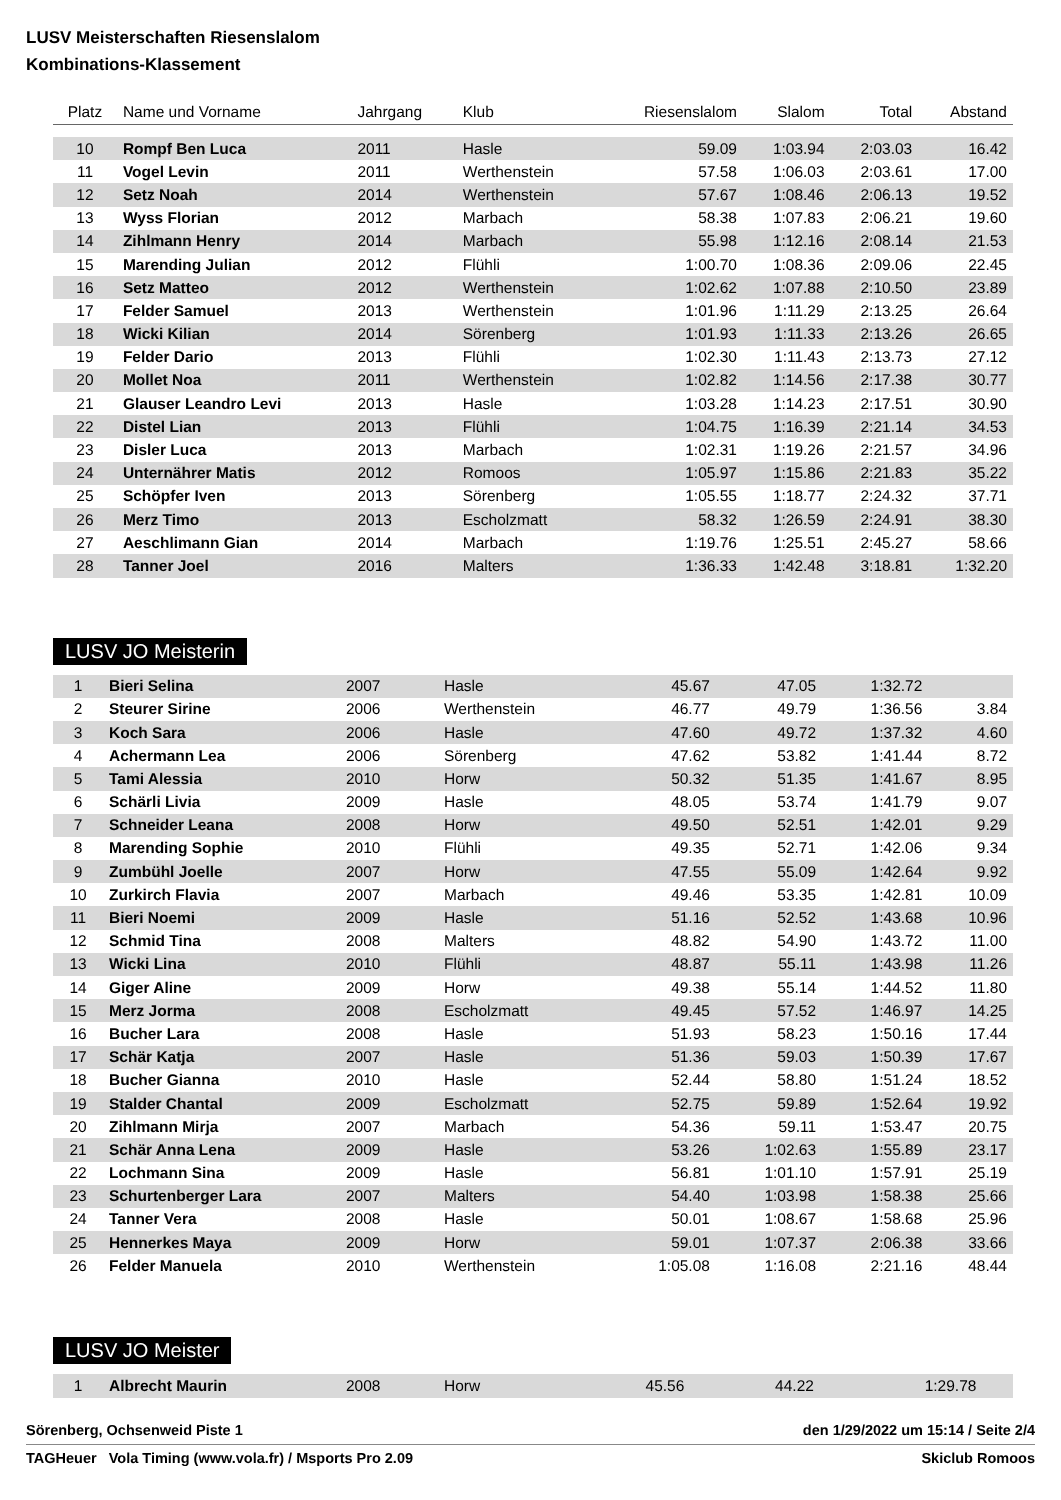LUSV Meisterschaften Riesenslalom
Kombinations-Klassement
| Platz | Name und Vorname | Jahrgang | Klub | Riesenslalom | Slalom | Total | Abstand |
| --- | --- | --- | --- | --- | --- | --- | --- |
| 10 | Rompf Ben Luca | 2011 | Hasle | 59.09 | 1:03.94 | 2:03.03 | 16.42 |
| 11 | Vogel Levin | 2011 | Werthenstein | 57.58 | 1:06.03 | 2:03.61 | 17.00 |
| 12 | Setz Noah | 2014 | Werthenstein | 57.67 | 1:08.46 | 2:06.13 | 19.52 |
| 13 | Wyss Florian | 2012 | Marbach | 58.38 | 1:07.83 | 2:06.21 | 19.60 |
| 14 | Zihlmann Henry | 2014 | Marbach | 55.98 | 1:12.16 | 2:08.14 | 21.53 |
| 15 | Marending Julian | 2012 | Flühli | 1:00.70 | 1:08.36 | 2:09.06 | 22.45 |
| 16 | Setz Matteo | 2012 | Werthenstein | 1:02.62 | 1:07.88 | 2:10.50 | 23.89 |
| 17 | Felder Samuel | 2013 | Werthenstein | 1:01.96 | 1:11.29 | 2:13.25 | 26.64 |
| 18 | Wicki Kilian | 2014 | Sörenberg | 1:01.93 | 1:11.33 | 2:13.26 | 26.65 |
| 19 | Felder Dario | 2013 | Flühli | 1:02.30 | 1:11.43 | 2:13.73 | 27.12 |
| 20 | Mollet Noa | 2011 | Werthenstein | 1:02.82 | 1:14.56 | 2:17.38 | 30.77 |
| 21 | Glauser Leandro Levi | 2013 | Hasle | 1:03.28 | 1:14.23 | 2:17.51 | 30.90 |
| 22 | Distel Lian | 2013 | Flühli | 1:04.75 | 1:16.39 | 2:21.14 | 34.53 |
| 23 | Disler Luca | 2013 | Marbach | 1:02.31 | 1:19.26 | 2:21.57 | 34.96 |
| 24 | Unternährer Matis | 2012 | Romoos | 1:05.97 | 1:15.86 | 2:21.83 | 35.22 |
| 25 | Schöpfer Iven | 2013 | Sörenberg | 1:05.55 | 1:18.77 | 2:24.32 | 37.71 |
| 26 | Merz Timo | 2013 | Escholzmatt | 58.32 | 1:26.59 | 2:24.91 | 38.30 |
| 27 | Aeschlimann Gian | 2014 | Marbach | 1:19.76 | 1:25.51 | 2:45.27 | 58.66 |
| 28 | Tanner Joel | 2016 | Malters | 1:36.33 | 1:42.48 | 3:18.81 | 1:32.20 |
LUSV JO Meisterin
| 1 | Bieri Selina | 2007 | Hasle | 45.67 | 47.05 | 1:32.72 | |
| 2 | Steurer Sirine | 2006 | Werthenstein | 46.77 | 49.79 | 1:36.56 | 3.84 |
| 3 | Koch Sara | 2006 | Hasle | 47.60 | 49.72 | 1:37.32 | 4.60 |
| 4 | Achermann Lea | 2006 | Sörenberg | 47.62 | 53.82 | 1:41.44 | 8.72 |
| 5 | Tami Alessia | 2010 | Horw | 50.32 | 51.35 | 1:41.67 | 8.95 |
| 6 | Schärli Livia | 2009 | Hasle | 48.05 | 53.74 | 1:41.79 | 9.07 |
| 7 | Schneider Leana | 2008 | Horw | 49.50 | 52.51 | 1:42.01 | 9.29 |
| 8 | Marending Sophie | 2010 | Flühli | 49.35 | 52.71 | 1:42.06 | 9.34 |
| 9 | Zumbühl Joelle | 2007 | Horw | 47.55 | 55.09 | 1:42.64 | 9.92 |
| 10 | Zurkirch Flavia | 2007 | Marbach | 49.46 | 53.35 | 1:42.81 | 10.09 |
| 11 | Bieri Noemi | 2009 | Hasle | 51.16 | 52.52 | 1:43.68 | 10.96 |
| 12 | Schmid Tina | 2008 | Malters | 48.82 | 54.90 | 1:43.72 | 11.00 |
| 13 | Wicki Lina | 2010 | Flühli | 48.87 | 55.11 | 1:43.98 | 11.26 |
| 14 | Giger Aline | 2009 | Horw | 49.38 | 55.14 | 1:44.52 | 11.80 |
| 15 | Merz Jorma | 2008 | Escholzmatt | 49.45 | 57.52 | 1:46.97 | 14.25 |
| 16 | Bucher Lara | 2008 | Hasle | 51.93 | 58.23 | 1:50.16 | 17.44 |
| 17 | Schär Katja | 2007 | Hasle | 51.36 | 59.03 | 1:50.39 | 17.67 |
| 18 | Bucher Gianna | 2010 | Hasle | 52.44 | 58.80 | 1:51.24 | 18.52 |
| 19 | Stalder Chantal | 2009 | Escholzmatt | 52.75 | 59.89 | 1:52.64 | 19.92 |
| 20 | Zihlmann Mirja | 2007 | Marbach | 54.36 | 59.11 | 1:53.47 | 20.75 |
| 21 | Schär Anna Lena | 2009 | Hasle | 53.26 | 1:02.63 | 1:55.89 | 23.17 |
| 22 | Lochmann Sina | 2009 | Hasle | 56.81 | 1:01.10 | 1:57.91 | 25.19 |
| 23 | Schurtenberger Lara | 2007 | Malters | 54.40 | 1:03.98 | 1:58.38 | 25.66 |
| 24 | Tanner Vera | 2008 | Hasle | 50.01 | 1:08.67 | 1:58.68 | 25.96 |
| 25 | Hennerkes Maya | 2009 | Horw | 59.01 | 1:07.37 | 2:06.38 | 33.66 |
| 26 | Felder Manuela | 2010 | Werthenstein | 1:05.08 | 1:16.08 | 2:21.16 | 48.44 |
LUSV JO Meister
| 1 | Albrecht Maurin | 2008 | Horw | 45.56 | 44.22 | 1:29.78 | |
Sörenberg, Ochsenweid Piste 1 den 1/29/2022 um 15:14 / Seite 2/4
TAGHeuer Vola Timing (www.vola.fr) / Msports Pro 2.09 Skiclub Romoos